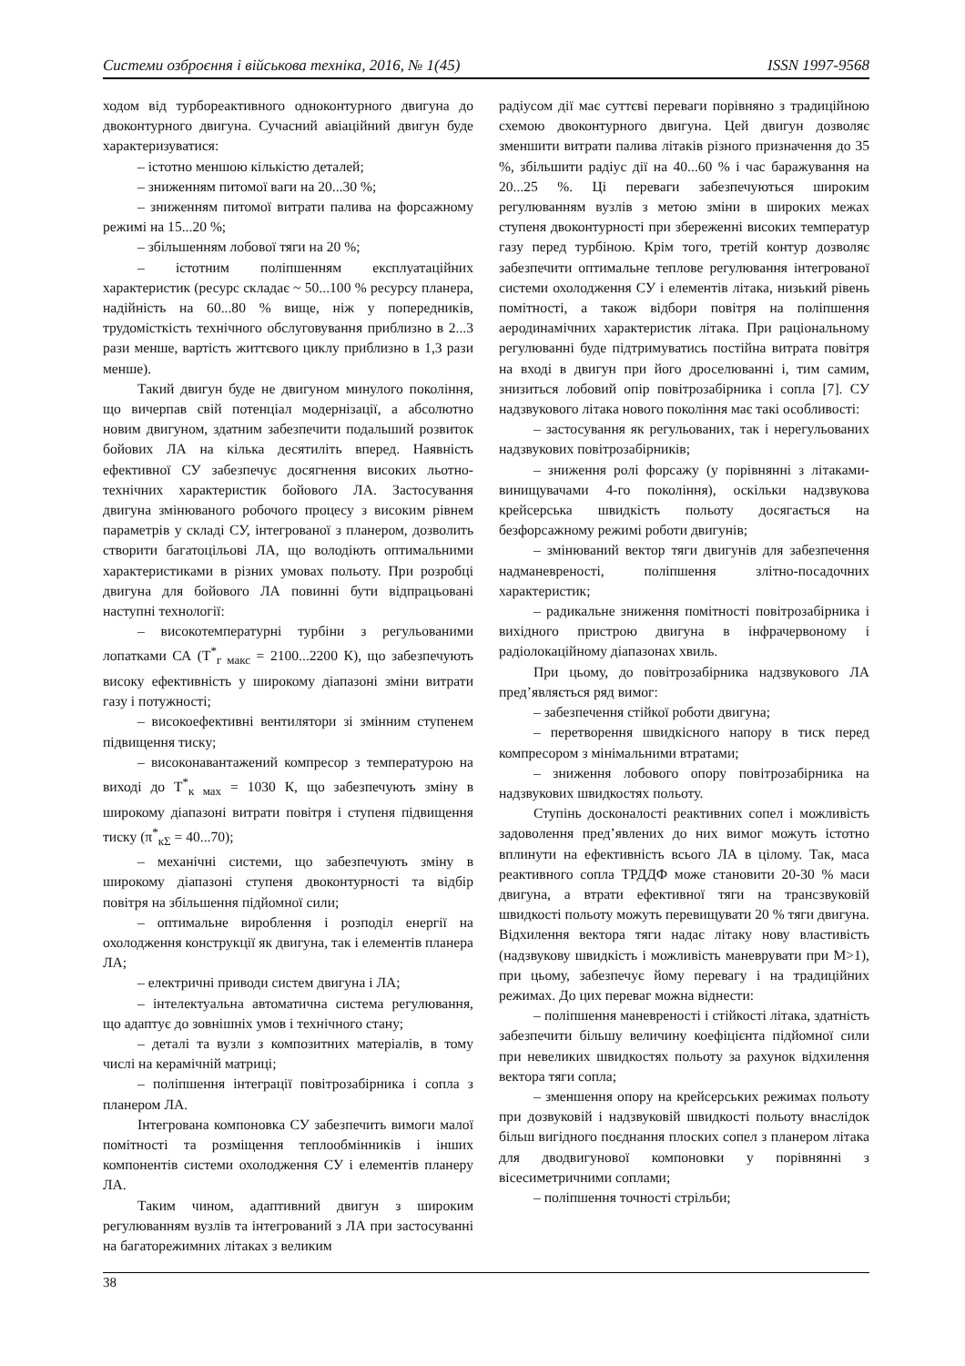Системи озброєння і військова техніка, 2016, № 1(45) ISSN 1997-9568
ходом від турбореактивного одноконтурного двигуна до двоконтурного двигуна. Сучасний авіаційний двигун буде характеризуватися:
– істотно меншою кількістю деталей;
– зниженням питомої ваги на 20...30 %;
– зниженням питомої витрати палива на форсажному режимі на 15...20 %;
– збільшенням лобової тяги на 20 %;
– істотним поліпшенням експлуатаційних характеристик (ресурс складає ~ 50...100 % ресурсу планера, надійність на 60...80 % вище, ніж у попередників, трудомісткість технічного обслуговування приблизно в 2...3 рази менше, вартість життєвого циклу приблизно в 1,3 рази менше).
Такий двигун буде не двигуном минулого покоління, що вичерпав свій потенціал модернізації, а абсолютно новим двигуном, здатним забезпечити подальший розвиток бойових ЛА на кілька десятиліть вперед. Наявність ефективної СУ забезпечує досягнення високих льотно-технічних характеристик бойового ЛА. Застосування двигуна змінюваного робочого процесу з високим рівнем параметрів у складі СУ, інтегрованої з планером, дозволить створити багатоцільові ЛА, що володіють оптимальними характеристиками в різних умовах польоту. При розробці двигуна для бойового ЛА повинні бути відпрацьовані наступні технології:
– високотемпературні турбіни з регульованими лопатками СА (Т<sup>*</sup><sub>г макс</sub> = 2100...2200 К), що забезпечують високу ефективність у широкому діапазоні зміни витрати газу і потужності;
– високоефективні вентилятори зі змінним ступенем підвищення тиску;
– високонавантажений компресор з температурою на виході до Т<sup>*</sup><sub>к мах</sub> = 1030 К, що забезпечують зміну в широкому діапазоні витрати повітря і ступеня підвищення тиску (π<sup>*</sup><sub>кΣ</sub> = 40...70);
– механічні системи, що забезпечують зміну в широкому діапазоні ступеня двоконтурності та відбір повітря на збільшення підйомної сили;
– оптимальне вироблення і розподіл енергії на охолодження конструкції як двигуна, так і елементів планера ЛА;
– електричні приводи систем двигуна і ЛА;
– інтелектуальна автоматична система регулювання, що адаптує до зовнішніх умов і технічного стану;
– деталі та вузли з композитних матеріалів, в тому числі на керамічній матриці;
– поліпшення інтеграції повітрозабірника і сопла з планером ЛА.
Інтегрована компоновка СУ забезпечить вимоги малої помітності та розміщення теплообмінників і інших компонентів системи охолодження СУ і елементів планеру ЛА.
Таким чином, адаптивний двигун з широким регулюванням вузлів та інтегрований з ЛА при застосуванні на багаторежимних літаках з великим
радіусом дії має суттєві переваги порівняно з традиційною схемою двоконтурного двигуна. Цей двигун дозволяє зменшити витрати палива літаків різного призначення до 35 %, збільшити радіус дії на 40...60 % і час баражування на 20...25 %. Ці переваги забезпечуються широким регулюванням вузлів з метою зміни в широких межах ступеня двоконтурності при збереженні високих температур газу перед турбіною. Крім того, третій контур дозволяє забезпечити оптимальне теплове регулювання інтегрованої системи охолодження СУ і елементів літака, низький рівень помітності, а також відбори повітря на поліпшення аеродинамічних характеристик літака. При раціональному регулюванні буде підтримуватись постійна витрата повітря на вході в двигун при його дроселюванні і, тим самим, знизиться лобовий опір повітрозабірника і сопла [7]. СУ надзвукового літака нового покоління має такі особливості:
– застосування як регульованих, так і нерегульованих надзвукових повітрозабірників;
– зниження ролі форсажу (у порівнянні з літаками-винищувачами 4-го покоління), оскільки надзвукова крейсерська швидкість польоту досягається на безфорсажному режимі роботи двигунів;
– змінюваний вектор тяги двигунів для забезпечення надманевреності, поліпшення злітно-посадочних характеристик;
– радикальне зниження помітності повітрозабірника і вихідного пристрою двигуна в інфрачервоному і радіолокаційному діапазонах хвиль.
При цьому, до повітрозабірника надзвукового ЛА пред’являється ряд вимог:
– забезпечення стійкої роботи двигуна;
– перетворення швидкісного напору в тиск перед компресором з мінімальними втратами;
– зниження лобового опору повітрозабірника на надзвукових швидкостях польоту.
Ступінь досконалості реактивних сопел і можливість задоволення пред’явлених до них вимог можуть істотно вплинути на ефективність всього ЛА в цілому. Так, маса реактивного сопла ТРДДФ може становити 20-30 % маси двигуна, а втрати ефективної тяги на трансзвуковій швидкості польоту можуть перевищувати 20 % тяги двигуна. Відхилення вектора тяги надає літаку нову властивість (надзвукову швидкість і можливість маневрувати при М>1), при цьому, забезпечує йому перевагу і на традиційних режимах. До цих переваг можна віднести:
– поліпшення маневреності і стійкості літака, здатність забезпечити більшу величину коефіцієнта підйомної сили при невеликих швидкостях польоту за рахунок відхилення вектора тяги сопла;
– зменшення опору на крейсерських режимах польоту при дозвуковій і надзвуковій швидкості польоту внаслідок більш вигідного поєднання плоских сопел з планером літака для дводвигунової компоновки у порівнянні з вісесиметричними соплами;
– поліпшення точності стрільби;
38